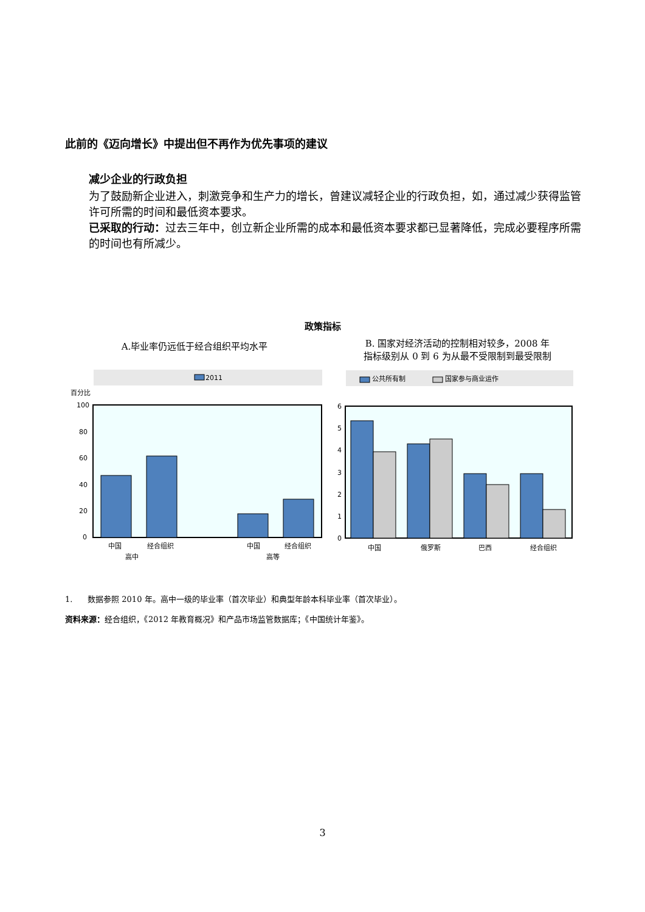此前的《迈向增长》中提出但不再作为优先事项的建议
减少企业的行政负担
为了鼓励新企业进入，刺激竞争和生产力的增长，曾建议减轻企业的行政负担，如，通过减少获得监管许可所需的时间和最低资本要求。
已采取的行动：过去三年中，创立新企业所需的成本和最低资本要求都已显著降低，完成必要程序所需的时间也有所减少。
政策指标
A.毕业率仍远低于经合组织平均水平
2011
百分比
100
80
60
40
20
0
中国
经合组织
高中
中国
经合组织
高等
B. 国家对经济活动的控制相对较多，2008 年
指标级别从 0 到 6 为从最不受限制到最受限制
公共所有制
国家参与商业运作
6
5
4
3
2
1
0
中国
俄罗斯
巴西
经合组织
1. 数据参照 2010 年。高中一级的毕业率（首次毕业）和典型年龄本科毕业率（首次毕业）。
资料来源：经合组织，《2012 年教育概况》和产品市场监管数据库；《中国统计年鉴》。
3